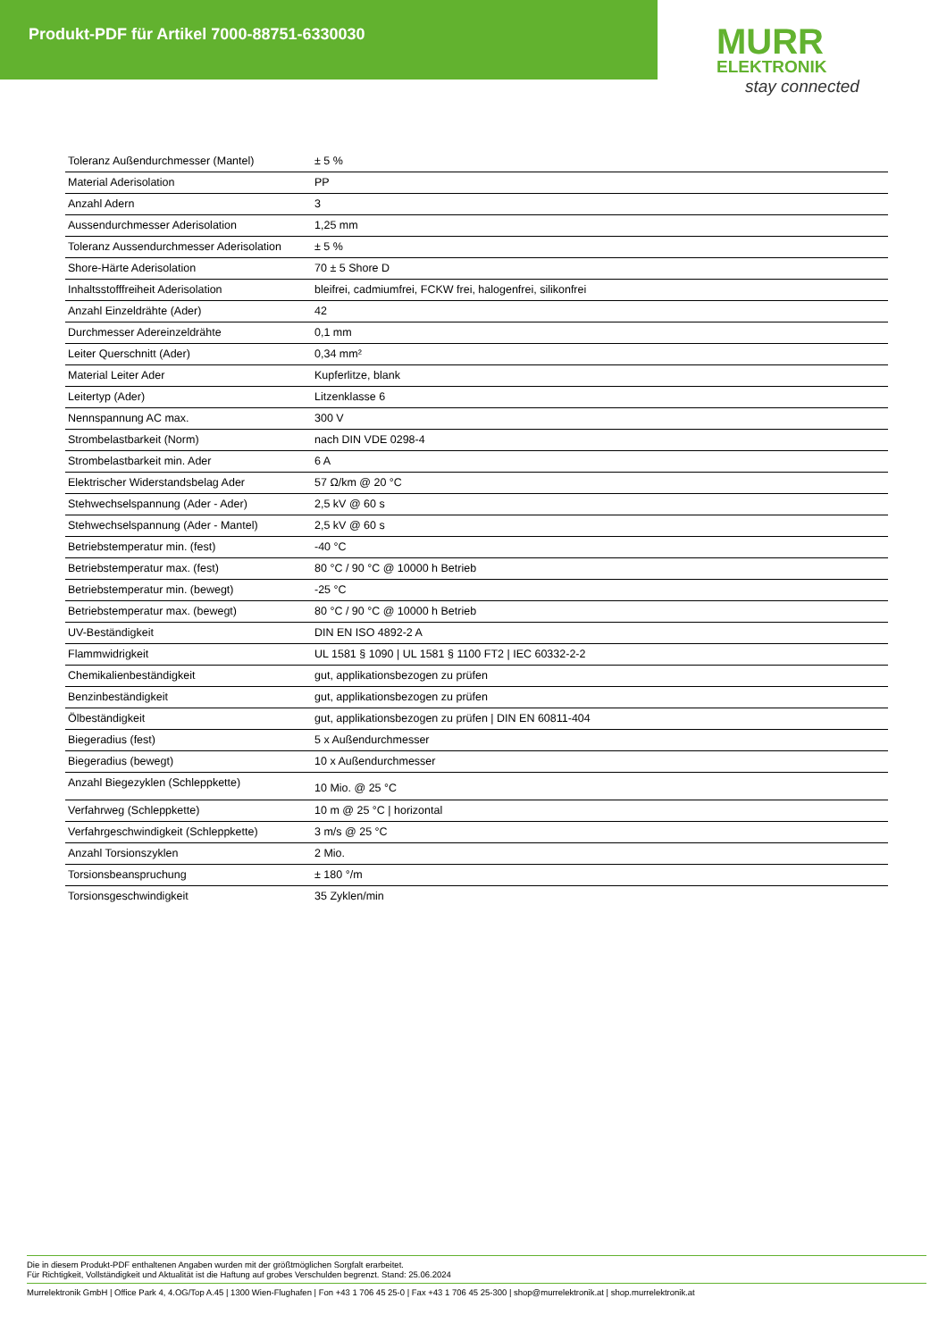Produkt-PDF für Artikel 7000-88751-6330030
MURR
ELEKTRONIK
stay connected
| Toleranz Außendurchmesser (Mantel) | ± 5 % |
| Material Aderisolation | PP |
| Anzahl Adern | 3 |
| Aussendurchmesser Aderisolation | 1,25 mm |
| Toleranz Aussendurchmesser Aderisolation | ± 5 % |
| Shore-Härte Aderisolation | 70 ± 5 Shore D |
| Inhaltsstofffreiheit Aderisolation | bleifrei, cadmiumfrei, FCKW frei, halogenfrei, silikonfrei |
| Anzahl Einzeldrähte (Ader) | 42 |
| Durchmesser Adereinzeldrähte | 0,1 mm |
| Leiter Querschnitt (Ader) | 0,34 mm² |
| Material Leiter Ader | Kupferlitze, blank |
| Leitertyp (Ader) | Litzenklasse 6 |
| Nennspannung AC max. | 300 V |
| Strombelastbarkeit (Norm) | nach DIN VDE 0298-4 |
| Strombelastbarkeit min. Ader | 6 A |
| Elektrischer Widerstandsbelag Ader | 57 Ω/km @ 20 °C |
| Stehwechselspannung (Ader - Ader) | 2,5 kV @ 60 s |
| Stehwechselspannung (Ader - Mantel) | 2,5 kV @ 60 s |
| Betriebstemperatur min. (fest) | -40 °C |
| Betriebstemperatur max. (fest) | 80 °C / 90 °C @ 10000 h Betrieb |
| Betriebstemperatur min. (bewegt) | -25 °C |
| Betriebstemperatur max. (bewegt) | 80 °C / 90 °C @ 10000 h Betrieb |
| UV-Beständigkeit | DIN EN ISO 4892-2 A |
| Flammwidrigkeit | UL 1581 § 1090 / UL 1581 § 1100 FT2 / IEC 60332-2-2 |
| Chemikalienbeständigkeit | gut, applikationsbezogen zu prüfen |
| Benzinbeständigkeit | gut, applikationsbezogen zu prüfen |
| Ölbeständigkeit | gut, applikationsbezogen zu prüfen / DIN EN 60811-404 |
| Biegeradius (fest) | 5 x Außendurchmesser |
| Biegeradius (bewegt) | 10 x Außendurchmesser |
| Anzahl Biegezyklen (Schleppkette) | 10 Mio. @ 25 °C |
| Verfahrweg (Schleppkette) | 10 m @ 25 °C / horizontal |
| Verfahrgeschwindigkeit (Schleppkette) | 3 m/s @ 25 °C |
| Anzahl Torsionszyklen | 2 Mio. |
| Torsionsbeanspruchung | ± 180 °/m |
| Torsionsgeschwindigkeit | 35 Zyklen/min |
Die in diesem Produkt-PDF enthaltenen Angaben wurden mit der größtmöglichen Sorgfalt erarbeitet.
Für Richtigkeit, Vollständigkeit und Aktualität ist die Haftung auf grobes Verschulden begrenzt. Stand: 25.06.2024
Murrelektronik GmbH | Office Park 4, 4.OG/Top A.45 | 1300 Wien-Flughafen | Fon +43 1 706 45 25-0 | Fax +43 1 706 45 25-300 | shop@murrelektronik.at | shop.murrelektronik.at